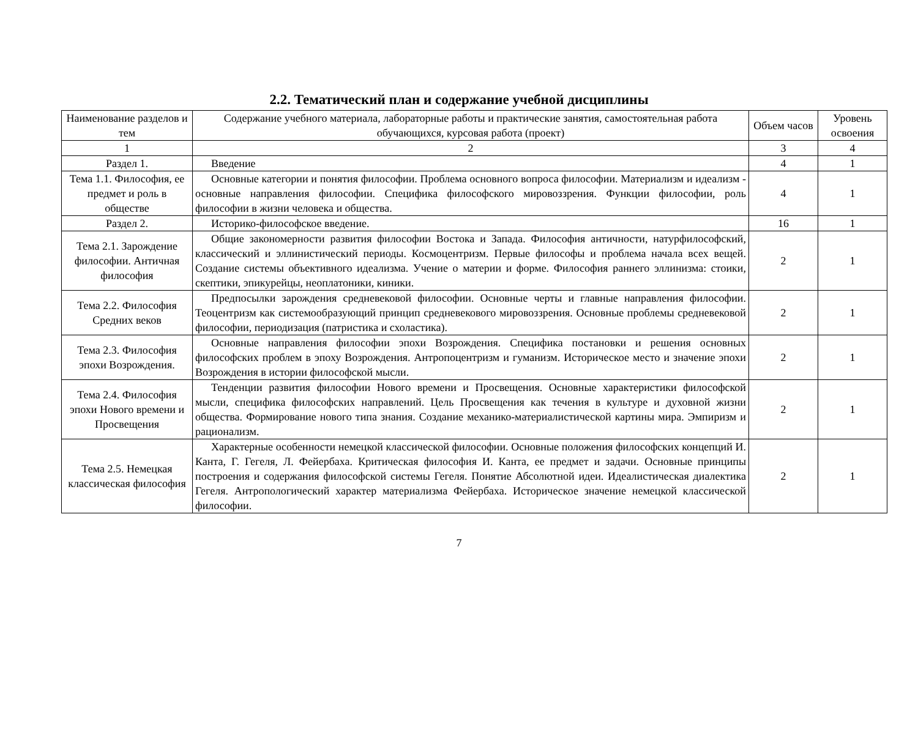2.2. Тематический план и содержание учебной дисциплины
| Наименование разделов и тем | Содержание учебного материала, лабораторные работы и практические занятия, самостоятельная работа обучающихся, курсовая работа (проект) | Объем часов | Уровень освоения |
| --- | --- | --- | --- |
| 1 | 2 | 3 | 4 |
| Раздел 1. | Введение | 4 | 1 |
| Тема 1.1. Философия, ее предмет и роль в обществе | Основные категории и понятия философии. Проблема основного вопроса философии. Материализм и идеализм - основные направления философии. Специфика философского мировоззрения. Функции философии, роль философии в жизни человека и общества. | 4 | 1 |
| Раздел 2. | Историко-философское введение. | 16 | 1 |
| Тема 2.1. Зарождение философии. Античная философия | Общие закономерности развития философии Востока и Запада. Философия античности, натурфилософский, классический и эллинистический периоды. Космоцентризм. Первые философы и проблема начала всех вещей. Создание системы объективного идеализма. Учение о материи и форме. Философия раннего эллинизма: стоики, скептики, эпикурейцы, неоплатоники, киники. | 2 | 1 |
| Тема 2.2. Философия Средних веков | Предпосылки зарождения средневековой философии. Основные черты и главные направления философии. Теоцентризм как системообразующий принцип средневекового мировоззрения. Основные проблемы средневековой философии, периодизация (патристика и схоластика). | 2 | 1 |
| Тема 2.3. Философия эпохи Возрождения. | Основные направления философии эпохи Возрождения. Специфика постановки и решения основных философских проблем в эпоху Возрождения. Антропоцентризм и гуманизм. Историческое место и значение эпохи Возрождения в истории философской мысли. | 2 | 1 |
| Тема 2.4. Философия эпохи Нового времени и Просвещения | Тенденции развития философии Нового времени и Просвещения. Основные характеристики философской мысли, специфика философских направлений. Цель Просвещения как течения в культуре и духовной жизни общества. Формирование нового типа знания. Создание механико-материалистической картины мира. Эмпиризм и рационализм. | 2 | 1 |
| Тема 2.5. Немецкая классическая философия | Характерные особенности немецкой классической философии. Основные положения философских концепций И. Канта, Г. Гегеля, Л. Фейербаха. Критическая философия И. Канта, ее предмет и задачи. Основные принципы построения и содержания философской системы Гегеля. Понятие Абсолютной идеи. Идеалистическая диалектика Гегеля. Антропологический характер материализма Фейербаха. Историческое значение немецкой классической философии. | 2 | 1 |
7